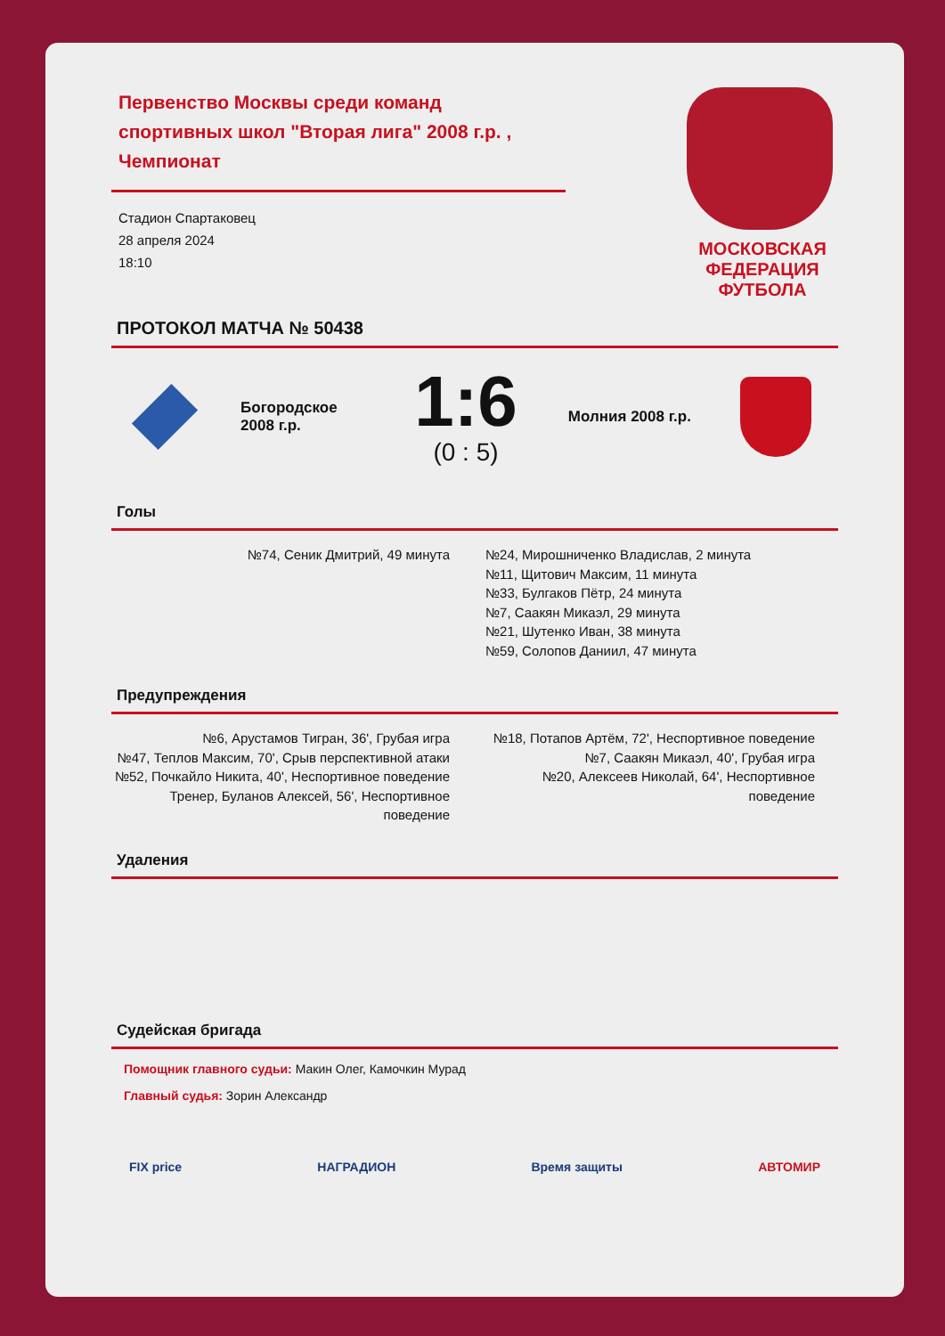Первенство Москвы среди команд спортивных школ "Вторая лига" 2008 г.р. , Чемпионат
Стадион Спартаковец
28 апреля 2024
18:10
МОСКОВСКАЯ
ФЕДЕРАЦИЯ
ФУТБОЛА
ПРОТОКОЛ МАТЧА № 50438
Богородское 2008 г.р.
1:6
(0 : 5)
Молния 2008 г.р.
Голы
№74, Сеник Дмитрий, 49 минута №24, Мирошниченко Владислав, 2 минута
№11, Щитович Максим, 11 минута
№33, Булгаков Пётр, 24 минута
№7, Саакян Микаэл, 29 минута
№21, Шутенко Иван, 38 минута
№59, Солопов Даниил, 47 минута
Предупреждения
№6, Арустамов Тигран, 36', Грубая игра
№47, Теплов Максим, 70', Срыв перспективной атаки
№52, Почкайло Никита, 40', Неспортивное поведение
Тренер, Буланов Алексей, 56', Неспортивное поведение
№18, Потапов Артём, 72', Неспортивное поведение
№7, Саакян Микаэл, 40', Грубая игра
№20, Алексеев Николай, 64', Неспортивное поведение
Удаления
Судейская бригада
Помощник главного судьи: Макин Олег, Камочкин Мурад
Главный судья: Зорин Александр
FIX price НАГРАДИОН Время защиты АВТОМИР